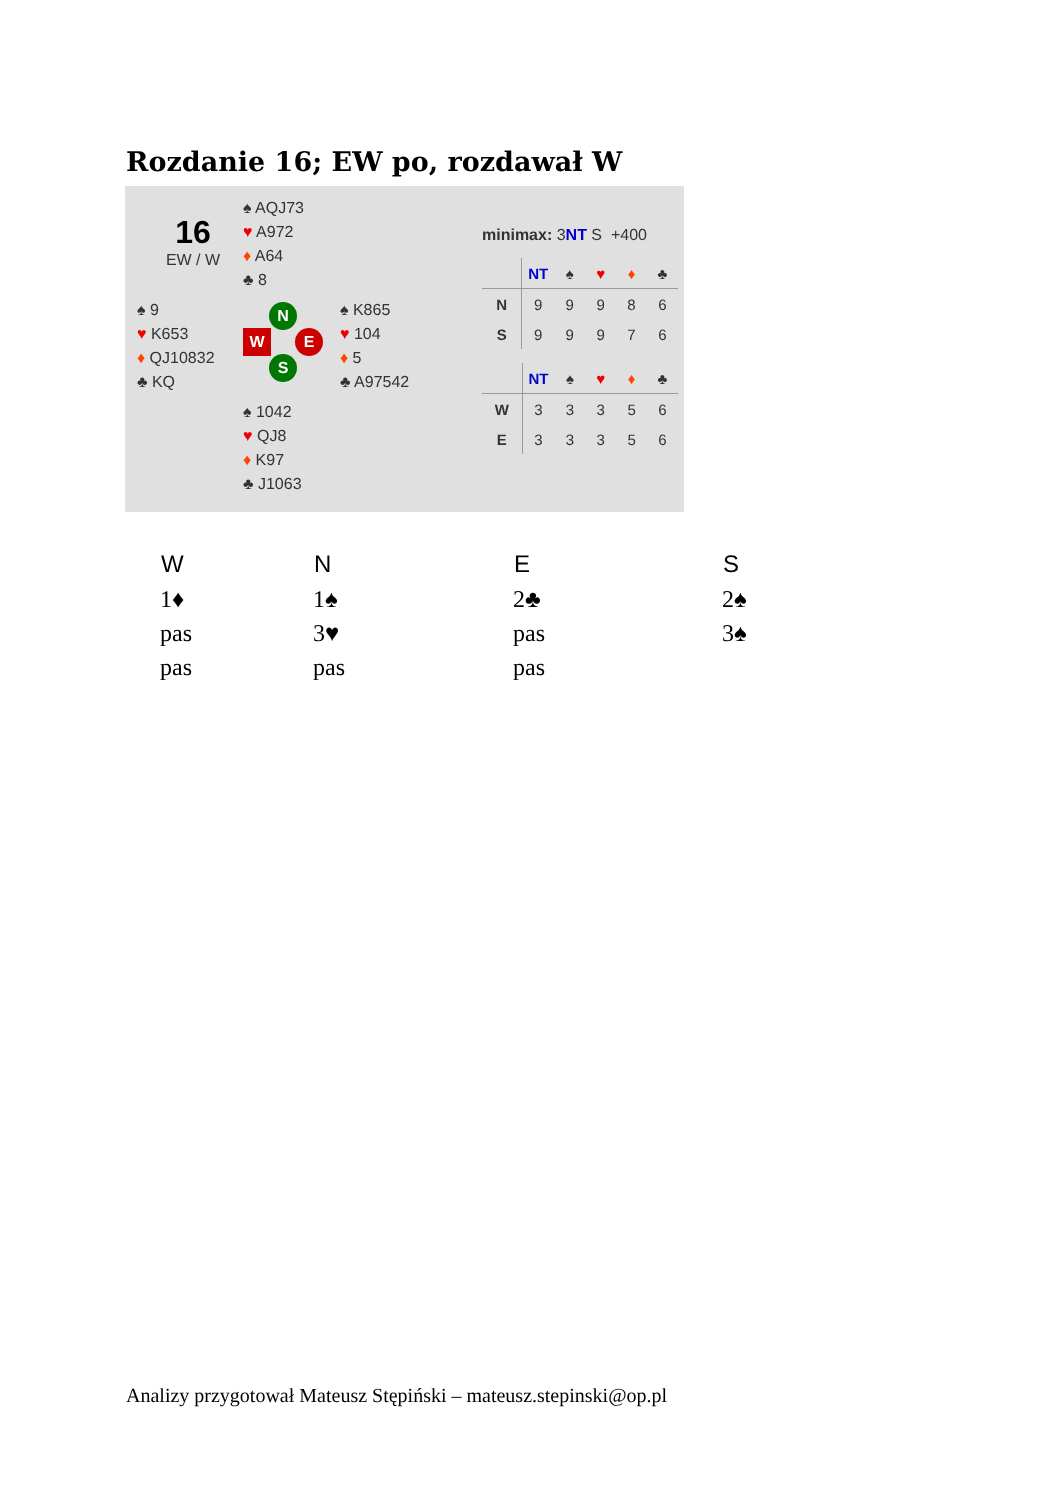Rozdanie 16; EW po, rozdawał W
16
EW / W
♠ AQJ73
♥ A972
♦ A64
♣ 8
♠ 9
♥ K653
♦ QJ10832
♣ KQ
N
W E
S
♠ K865
♥ 104
♦ 5
♣ A97542
♠ 1042
♥ QJ8
♦ K97
♣ J1063
minimax: 3NT S +400
| | NT | ♠ | ♥ | ♦ | ♣ |
| --- | --- | --- | --- | --- | --- |
| N | 9 | 9 | 9 | 8 | 6 |
| S | 9 | 9 | 9 | 7 | 6 |
| | NT | ♠ | ♥ | ♦ | ♣ |
| --- | --- | --- | --- | --- | --- |
| W | 3 | 3 | 3 | 5 | 6 |
| E | 3 | 3 | 3 | 5 | 6 |
| W | N | E | S |
| --- | --- | --- | --- |
| 1♦ | 1♠ | 2♣ | 2♠ |
| pas | 3♥ | pas | 3♠ |
| pas | pas | pas | |
Analizy przygotował Mateusz Stępiński – mateusz.stepinski@op.pl